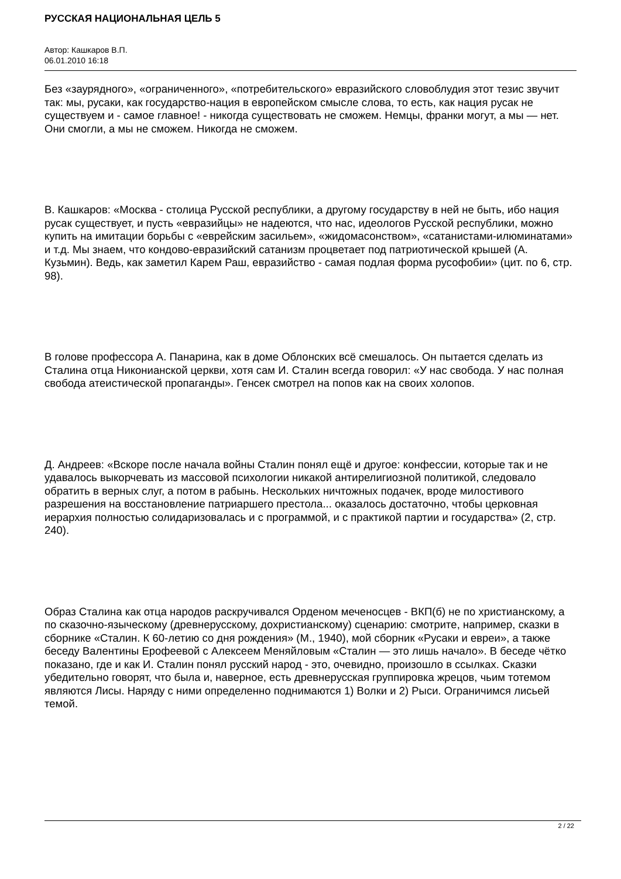РУССКАЯ НАЦИОНАЛЬНАЯ ЦЕЛЬ 5
Автор: Кашкаров В.П.
06.01.2010 16:18
Без «заурядного», «ограниченного», «потребительского» евразийского словоблудия этот тезис звучит так: мы, русаки, как государство-нация в европейском смысле слова, то есть, как нация русак не существуем и - самое главное! - никогда существовать не сможем. Немцы, франки могут, а мы — нет. Они смогли, а мы не сможем. Никогда не сможем.
В. Кашкаров: «Москва - столица Русской республики, а другому государству в ней не быть, ибо нация русак существует, и пусть «евразийцы» не надеются, что нас, идеологов Русской республики, можно купить на имитации борьбы с «еврейским засильем», «жидомасонством», «сатанистами-илюминатами» и т.д. Мы знаем, что кондово-евразийский сатанизм процветает под патриотической крышей (А. Кузьмин). Ведь, как заметил Карем Раш, евразийство - самая подлая форма русофобии» (цит. по 6, стр. 98).
В голове профессора А. Панарина, как в доме Облонских всё смешалось. Он пытается сделать из Сталина отца Никонианской церкви, хотя сам И. Сталин всегда говорил: «У нас свобода. У нас полная свобода атеистической пропаганды». Генсек смотрел на попов как на своих холопов.
Д. Андреев: «Вскоре после начала войны Сталин понял ещё и другое: конфессии, которые так и не удавалось выкорчевать из массовой психологии никакой антирелигиозной политикой, следовало обратить в верных слуг, а потом в рабынь. Нескольких ничтожных подачек, вроде милостивого разрешения на восстановление патриаршего престола... оказалось достаточно, чтобы церковная иерархия полностью солидаризовалась и с программой, и с практикой партии и государства» (2, стр. 240).
Образ Сталина как отца народов раскручивался Орденом меченосцев - ВКП(б) не по христианскому, а по сказочно-языческому (древнерусскому, дохристианскому) сценарию: смотрите, например, сказки в сборнике «Сталин. К 60-летию со дня рождения» (М., 1940), мой сборник «Русаки и евреи», а также беседу Валентины Ерофеевой с Алексеем Меняйловым «Сталин — это лишь начало». В беседе чётко показано, где и как И. Сталин понял русский народ - это, очевидно, произошло в ссылках. Сказки убедительно говорят, что была и, наверное, есть древнерусская группировка жрецов, чьим тотемом являются Лисы. Наряду с ними определенно поднимаются 1) Волки и 2) Рыси. Ограничимся лисьей темой.
2 / 22